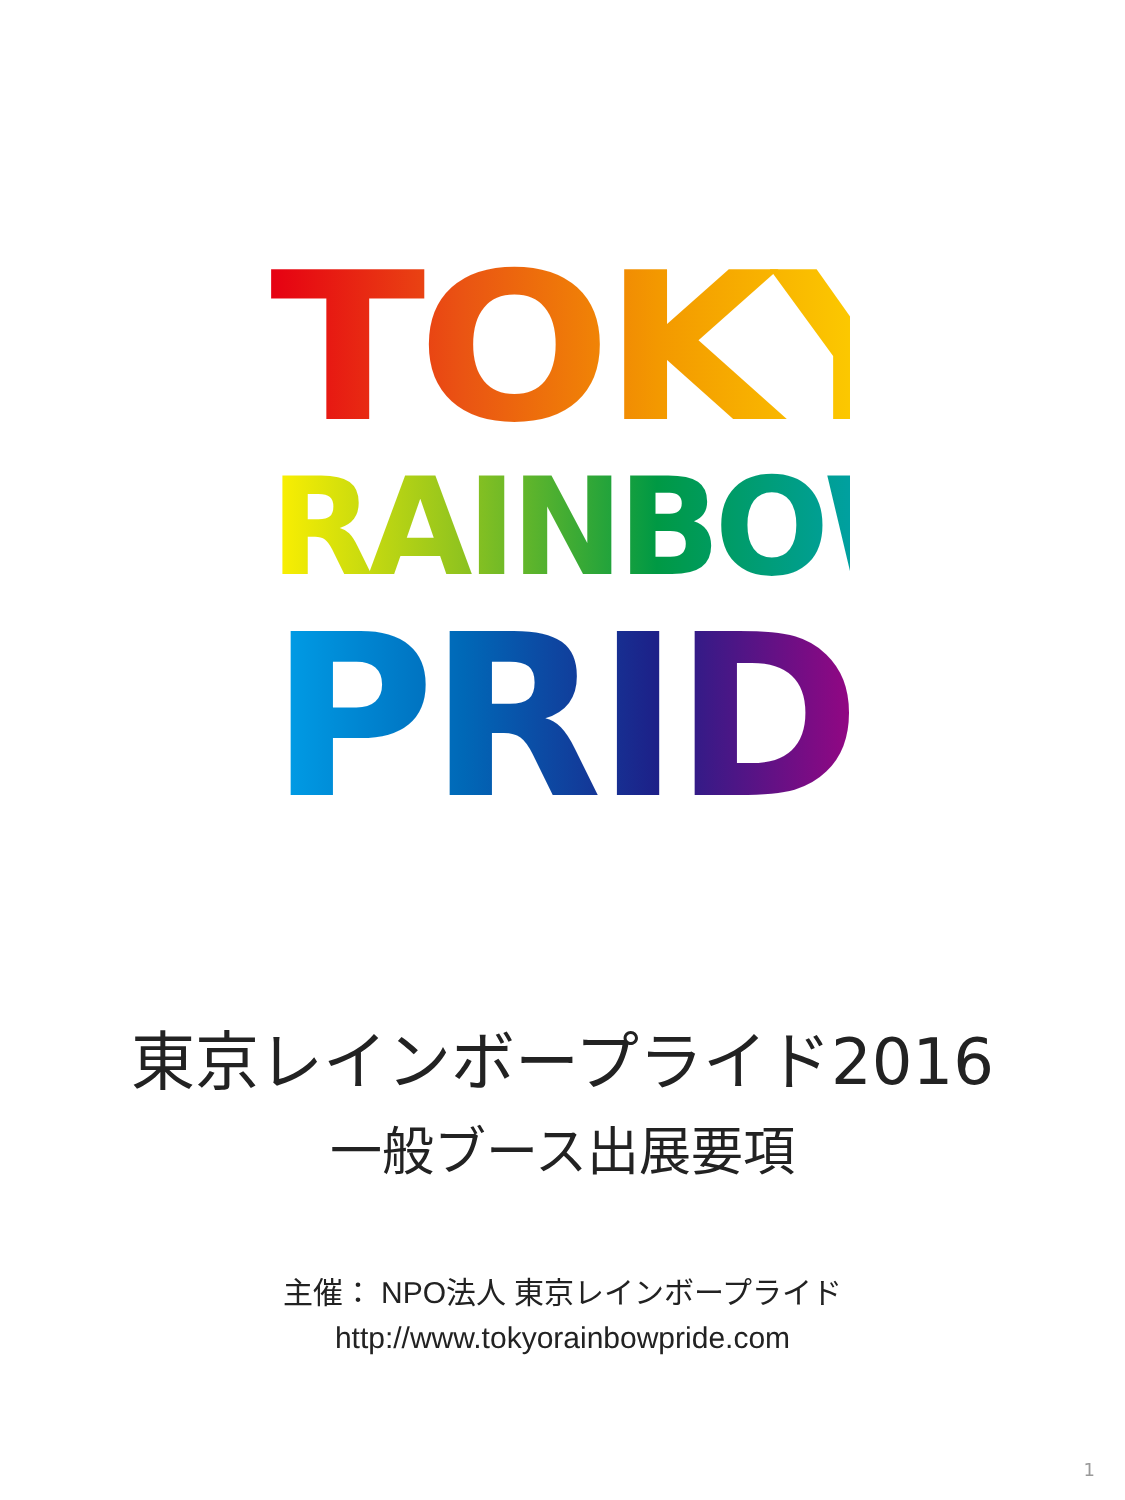TOKYO
RAINBOW
PRIDE
東京レインボープライド2016
一般ブース出展要項
主催： NPO法人 東京レインボープライド
http://www.tokyorainbowpride.com
1